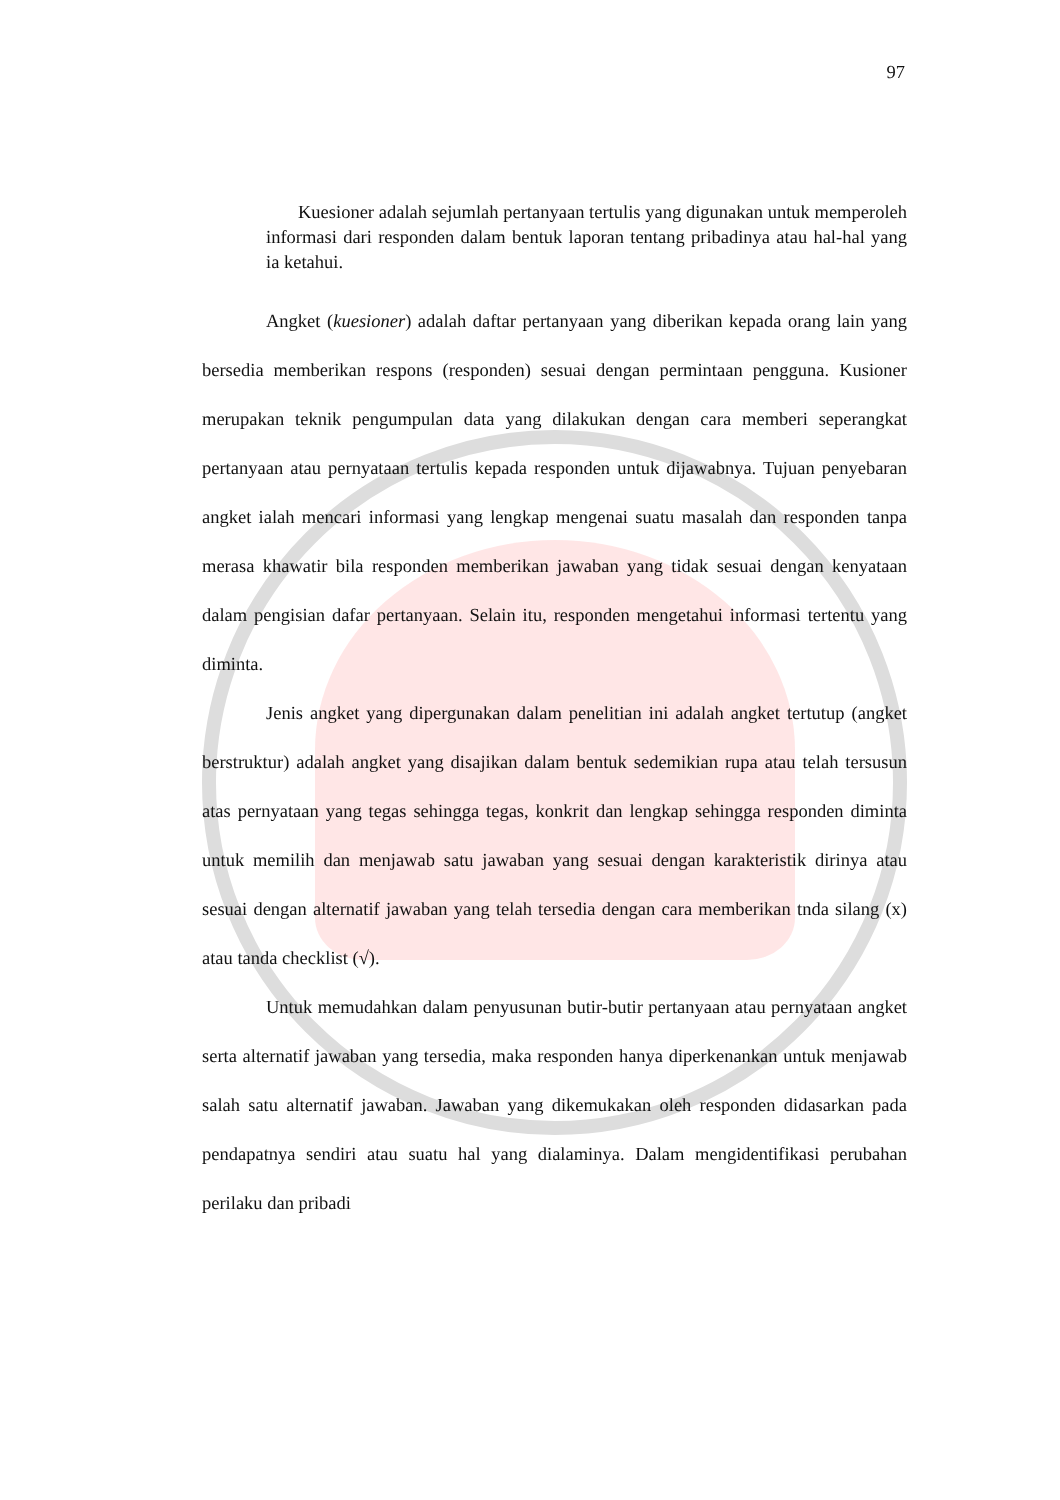97
Kuesioner adalah sejumlah pertanyaan tertulis yang digunakan untuk memperoleh informasi dari responden dalam bentuk laporan tentang pribadinya atau hal-hal yang ia ketahui.
Angket (kuesioner) adalah daftar pertanyaan yang diberikan kepada orang lain yang bersedia memberikan respons (responden) sesuai dengan permintaan pengguna. Kusioner merupakan teknik pengumpulan data yang dilakukan dengan cara memberi seperangkat pertanyaan atau pernyataan tertulis kepada responden untuk dijawabnya. Tujuan penyebaran angket ialah mencari informasi yang lengkap mengenai suatu masalah dan responden tanpa merasa khawatir bila responden memberikan jawaban yang tidak sesuai dengan kenyataan dalam pengisian dafar pertanyaan. Selain itu, responden mengetahui informasi tertentu yang diminta.
Jenis angket yang dipergunakan dalam penelitian ini adalah angket tertutup (angket berstruktur) adalah angket yang disajikan dalam bentuk sedemikian rupa atau telah tersusun atas pernyataan yang tegas sehingga tegas, konkrit dan lengkap sehingga responden diminta untuk memilih dan menjawab satu jawaban yang sesuai dengan karakteristik dirinya atau sesuai dengan alternatif jawaban yang telah tersedia dengan cara memberikan tnda silang (x) atau tanda checklist (√).
Untuk memudahkan dalam penyusunan butir-butir pertanyaan atau pernyataan angket serta alternatif jawaban yang tersedia, maka responden hanya diperkenankan untuk menjawab salah satu alternatif jawaban. Jawaban yang dikemukakan oleh responden didasarkan pada pendapatnya sendiri atau suatu hal yang dialaminya. Dalam mengidentifikasi perubahan perilaku dan pribadi